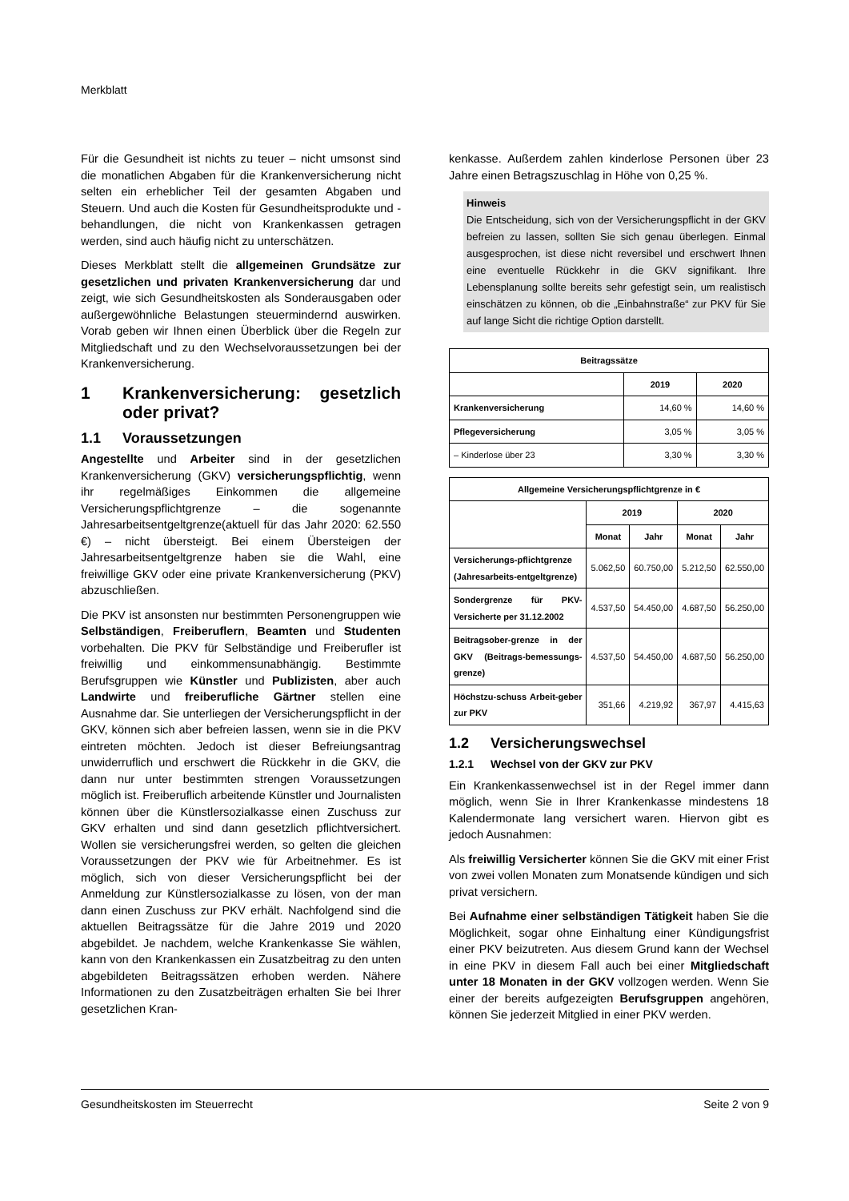Merkblatt
Für die Gesundheit ist nichts zu teuer – nicht umsonst sind die monatlichen Abgaben für die Krankenversicherung nicht selten ein erheblicher Teil der gesamten Abgaben und Steuern. Und auch die Kosten für Gesundheitsprodukte und -behandlungen, die nicht von Krankenkassen getragen werden, sind auch häufig nicht zu unterschätzen.
Dieses Merkblatt stellt die allgemeinen Grundsätze zur gesetzlichen und privaten Krankenversicherung dar und zeigt, wie sich Gesundheitskosten als Sonderausgaben oder außergewöhnliche Belastungen steuermindernd auswirken. Vorab geben wir Ihnen einen Überblick über die Regeln zur Mitgliedschaft und zu den Wechselvoraussetzungen bei der Krankenversicherung.
1 Krankenversicherung: gesetzlich oder privat?
1.1 Voraussetzungen
Angestellte und Arbeiter sind in der gesetzlichen Krankenversicherung (GKV) versicherungspflichtig, wenn ihr regelmäßiges Einkommen die allgemeine Versicherungspflichtgrenze – die sogenannte Jahresarbeitsentgeltgrenze(aktuell für das Jahr 2020: 62.550 €) – nicht übersteigt. Bei einem Übersteigen der Jahresarbeitsentgeltgrenze haben sie die Wahl, eine freiwillige GKV oder eine private Krankenversicherung (PKV) abzuschließen.
Die PKV ist ansonsten nur bestimmten Personengruppen wie Selbständigen, Freiberuflern, Beamten und Studenten vorbehalten. Die PKV für Selbständige und Freiberufler ist freiwillig und einkommensunabhängig. Bestimmte Berufsgruppen wie Künstler und Publizisten, aber auch Landwirte und freiberufliche Gärtner stellen eine Ausnahme dar. Sie unterliegen der Versicherungspflicht in der GKV, können sich aber befreien lassen, wenn sie in die PKV eintreten möchten. Jedoch ist dieser Befreiungsantrag unwiderruflich und erschwert die Rückkehr in die GKV, die dann nur unter bestimmten strengen Voraussetzungen möglich ist. Freiberuflich arbeitende Künstler und Journalisten können über die Künstlersozialkasse einen Zuschuss zur GKV erhalten und sind dann gesetzlich pflichtversichert. Wollen sie versicherungsfrei werden, so gelten die gleichen Voraussetzungen der PKV wie für Arbeitnehmer. Es ist möglich, sich von dieser Versicherungspflicht bei der Anmeldung zur Künstlersozialkasse zu lösen, von der man dann einen Zuschuss zur PKV erhält. Nachfolgend sind die aktuellen Beitragssätze für die Jahre 2019 und 2020 abgebildet. Je nachdem, welche Krankenkasse Sie wählen, kann von den Krankenkassen ein Zusatzbeitrag zu den unten abgebildeten Beitragssätzen erhoben werden. Nähere Informationen zu den Zusatzbeiträgen erhalten Sie bei Ihrer gesetzlichen Kran-
kenkasse. Außerdem zahlen kinderlose Personen über 23 Jahre einen Betragszuschlag in Höhe von 0,25 %.
Hinweis
Die Entscheidung, sich von der Versicherungspflicht in der GKV befreien zu lassen, sollten Sie sich genau überlegen. Einmal ausgesprochen, ist diese nicht reversibel und erschwert Ihnen eine eventuelle Rückkehr in die GKV signifikant. Ihre Lebensplanung sollte bereits sehr gefestigt sein, um realistisch einschätzen zu können, ob die „Einbahnstraße“ zur PKV für Sie auf lange Sicht die richtige Option darstellt.
| Beitragssätze | | |
| --- | --- | --- |
| | 2019 | 2020 |
| Krankenversicherung | 14,60 % | 14,60 % |
| Pflegeversicherung | 3,05 % | 3,05 % |
| – Kinderlose über 23 | 3,30 % | 3,30 % |
| Allgemeine Versicherungspflichtgrenze in € | | | | |
| --- | --- | --- | --- | --- |
| | 2019 | | 2020 | |
| | Monat | Jahr | Monat | Jahr |
| Versicherungs-pflichtgrenze (Jahresarbeits-entgeltgrenze) | 5.062,50 | 60.750,00 | 5.212,50 | 62.550,00 |
| Sondergrenze für PKV-Versicherte per 31.12.2002 | 4.537,50 | 54.450,00 | 4.687,50 | 56.250,00 |
| Beitragsober-grenze in der GKV (Beitrags-bemessungs-grenze) | 4.537,50 | 54.450,00 | 4.687,50 | 56.250,00 |
| Höchstzu-schuss Arbeit-geber zur PKV | 351,66 | 4.219,92 | 367,97 | 4.415,63 |
1.2 Versicherungswechsel
1.2.1 Wechsel von der GKV zur PKV
Ein Krankenkassenwechsel ist in der Regel immer dann möglich, wenn Sie in Ihrer Krankenkasse mindestens 18 Kalendermonate lang versichert waren. Hiervon gibt es jedoch Ausnahmen:
Als freiwillig Versicherter können Sie die GKV mit einer Frist von zwei vollen Monaten zum Monatsende kündigen und sich privat versichern.
Bei Aufnahme einer selbständigen Tätigkeit haben Sie die Möglichkeit, sogar ohne Einhaltung einer Kündigungsfrist einer PKV beizutreten. Aus diesem Grund kann der Wechsel in eine PKV in diesem Fall auch bei einer Mitgliedschaft unter 18 Monaten in der GKV vollzogen werden. Wenn Sie einer der bereits aufgezeigten Berufsgruppen angehören, können Sie jederzeit Mitglied in einer PKV werden.
Gesundheitskosten im Steuerrecht Seite 2 von 9